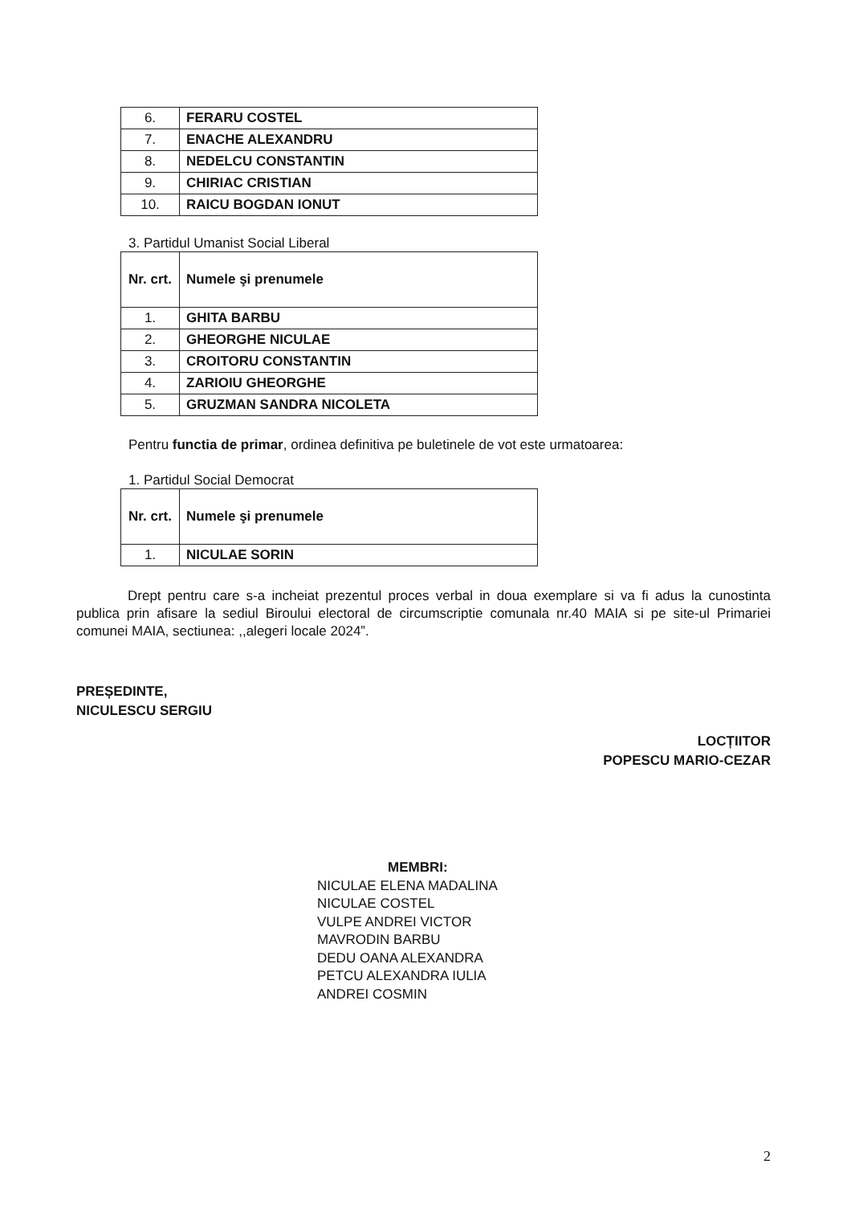| 6. | FERARU COSTEL |
| 7. | ENACHE ALEXANDRU |
| 8. | NEDELCU CONSTANTIN |
| 9. | CHIRIAC CRISTIAN |
| 10. | RAICU BOGDAN IONUT |
3. Partidul Umanist Social Liberal
| Nr. crt. | Numele şi prenumele |
| 1. | GHITA BARBU |
| 2. | GHEORGHE NICULAE |
| 3. | CROITORU CONSTANTIN |
| 4. | ZARIOIU GHEORGHE |
| 5. | GRUZMAN SANDRA NICOLETA |
Pentru functia de primar, ordinea definitiva pe buletinele de vot este urmatoarea:
1. Partidul Social Democrat
| Nr. crt. | Numele şi prenumele |
| 1. | NICULAE SORIN |
Drept pentru care s-a incheiat prezentul proces verbal in doua exemplare si va fi adus la cunostinta publica prin afisare la sediul Biroului electoral de circumscriptie comunala nr.40 MAIA si pe site-ul Primariei comunei MAIA, sectiunea: ,,alegeri locale 2024”.
PREȘEDINTE,
NICULESCU SERGIU
LOCȚIITOR
POPESCU MARIO-CEZAR
MEMBRI:
NICULAE ELENA MADALINA
NICULAE COSTEL
VULPE ANDREI VICTOR
MAVRODIN BARBU
DEDU OANA ALEXANDRA
PETCU ALEXANDRA IULIA
ANDREI COSMIN
2